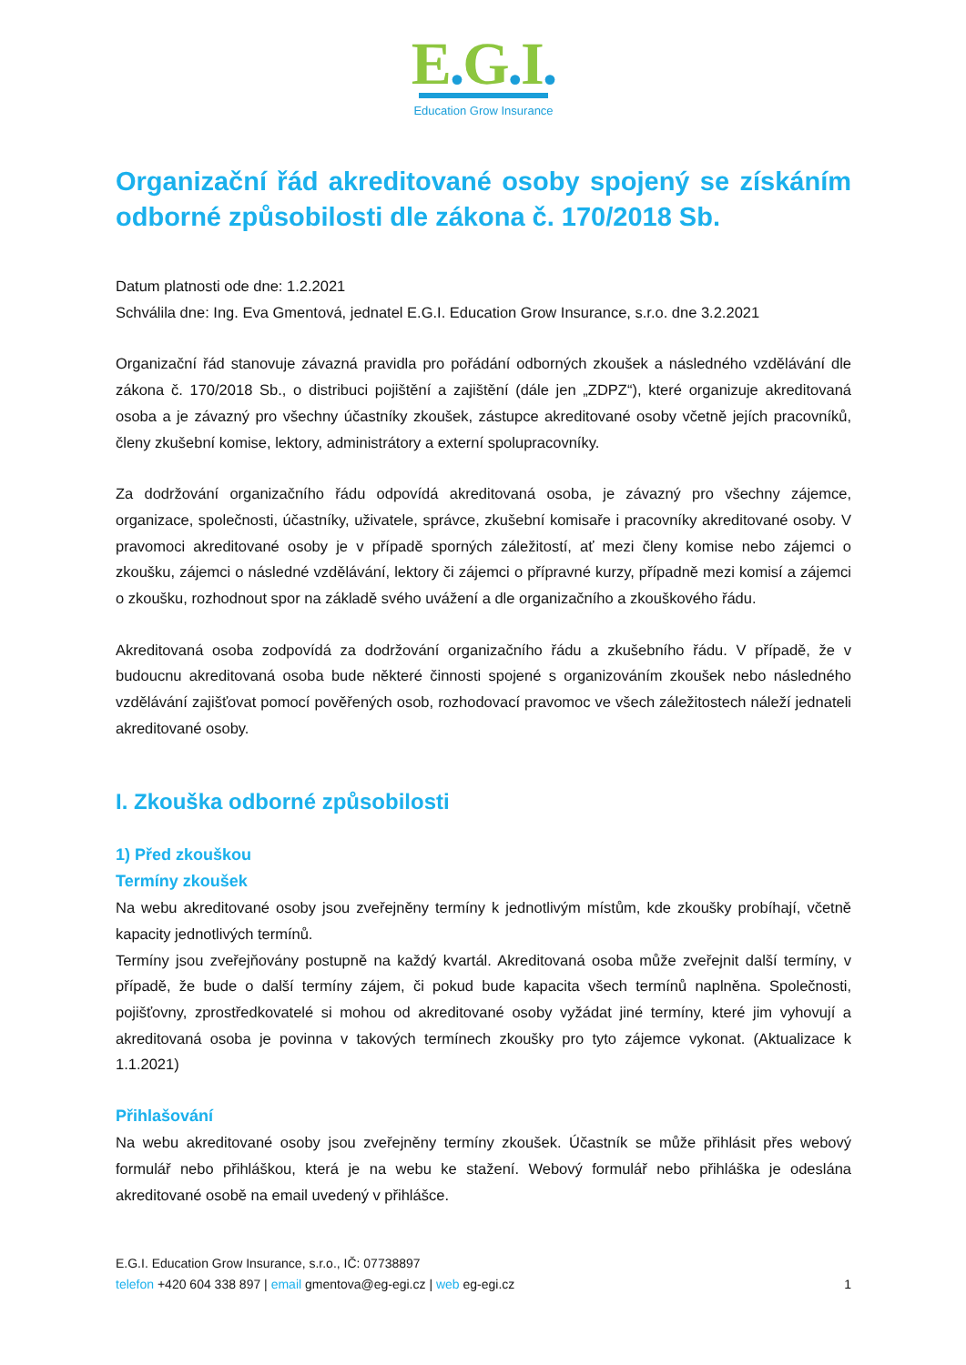E. G. I.
Education Grow Insurance
Organizační řád akreditované osoby spojený se získáním odborné způsobilosti dle zákona č. 170/2018 Sb.
Datum platnosti ode dne: 1.2.2021
Schválila dne: Ing. Eva Gmentová, jednatel E.G.I. Education Grow Insurance, s.r.o. dne 3.2.2021
Organizační řád stanovuje závazná pravidla pro pořádání odborných zkoušek a následného vzdělávání dle zákona č. 170/2018 Sb., o distribuci pojištění a zajištění (dále jen „ZDPZ“), které organizuje akreditovaná osoba a je závazný pro všechny účastníky zkoušek, zástupce akreditované osoby včetně jejích pracovníků, členy zkušební komise, lektory, administrátory a externí spolupracovníky.
Za dodržování organizačního řádu odpovídá akreditovaná osoba, je závazný pro všechny zájemce, organizace, společnosti, účastníky, uživatele, správce, zkušební komisaře i pracovníky akreditované osoby. V pravomoci akreditované osoby je v případě sporných záležitostí, ať mezi členy komise nebo zájemci o zkoušku, zájemci o následné vzdělávání, lektory či zájemci o přípravné kurzy, případně mezi komisí a zájemci o zkoušku, rozhodnout spor na základě svého uvážení a dle organizačního a zkouškového řádu.
Akreditovaná osoba zodpovídá za dodržování organizačního řádu a zkušebního řádu. V případě, že v budoucnu akreditovaná osoba bude některé činnosti spojené s organizováním zkoušek nebo následného vzdělávání zajišťovat pomocí pověřených osob, rozhodovací pravomoc ve všech záležitostech náleží jednateli akreditované osoby.
I. Zkouška odborné způsobilosti
1) Před zkouškou
Termíny zkoušek
Na webu akreditované osoby jsou zveřejněny termíny k jednotlivým místům, kde zkoušky probíhají, včetně kapacity jednotlivých termínů.
Termíny jsou zveřejňovány postupně na každý kvartál. Akreditovaná osoba může zveřejnit další termíny, v případě, že bude o další termíny zájem, či pokud bude kapacita všech termínů naplněna. Společnosti, pojišťovny, zprostředkovatelé si mohou od akreditované osoby vyžádat jiné termíny, které jim vyhovují a akreditovaná osoba je povinna v takových termínech zkoušky pro tyto zájemce vykonat. (Aktualizace k 1.1.2021)
Přihlašování
Na webu akreditované osoby jsou zveřejněny termíny zkoušek. Účastník se může přihlásit přes webový formulář nebo přihláškou, která je na webu ke stažení. Webový formulář nebo přihláška je odeslána akreditované osobě na email uvedený v přihlášce.
E.G.I. Education Grow Insurance, s.r.o., IČ: 07738897
telefon +420 604 338 897 | email gmentova@eg-egi.cz | web eg-egi.cz 1